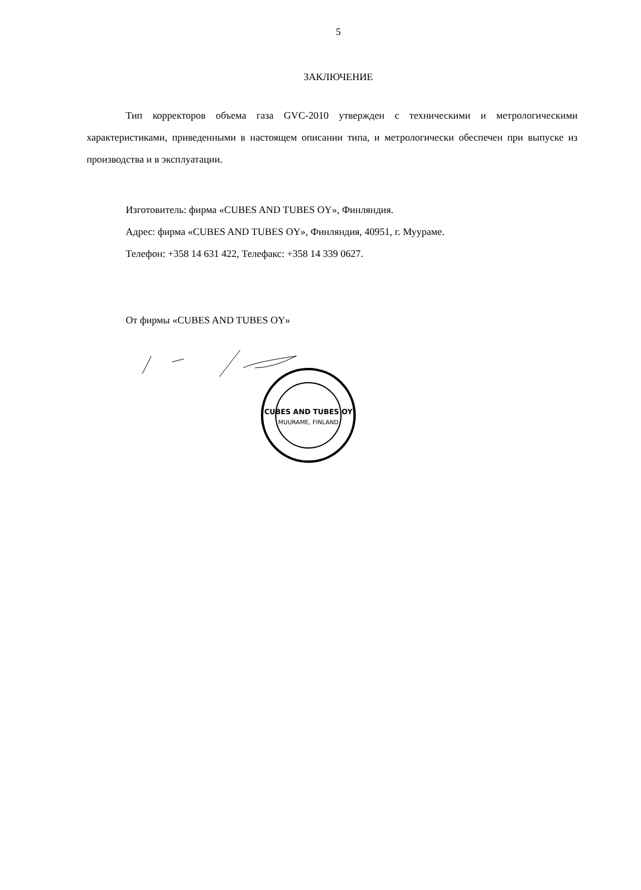5
ЗАКЛЮЧЕНИЕ
Тип корректоров объема газа GVC-2010 утвержден с техническими и метрологическими характеристиками, приведенными в настоящем описании типа, и метрологически обеспечен при выпуске из производства и в эксплуатации.
Изготовитель: фирма «CUBES AND TUBES OY», Финляндия.
Адрес: фирма «CUBES AND TUBES OY», Финляндия, 40951, г. Мууpаме.
Телефон: +358 14 631 422, Телефакс: +358 14 339 0627.
От фирмы «CUBES AND TUBES OY»
CUBES AND TUBES OY
MUURAME, FINLAND